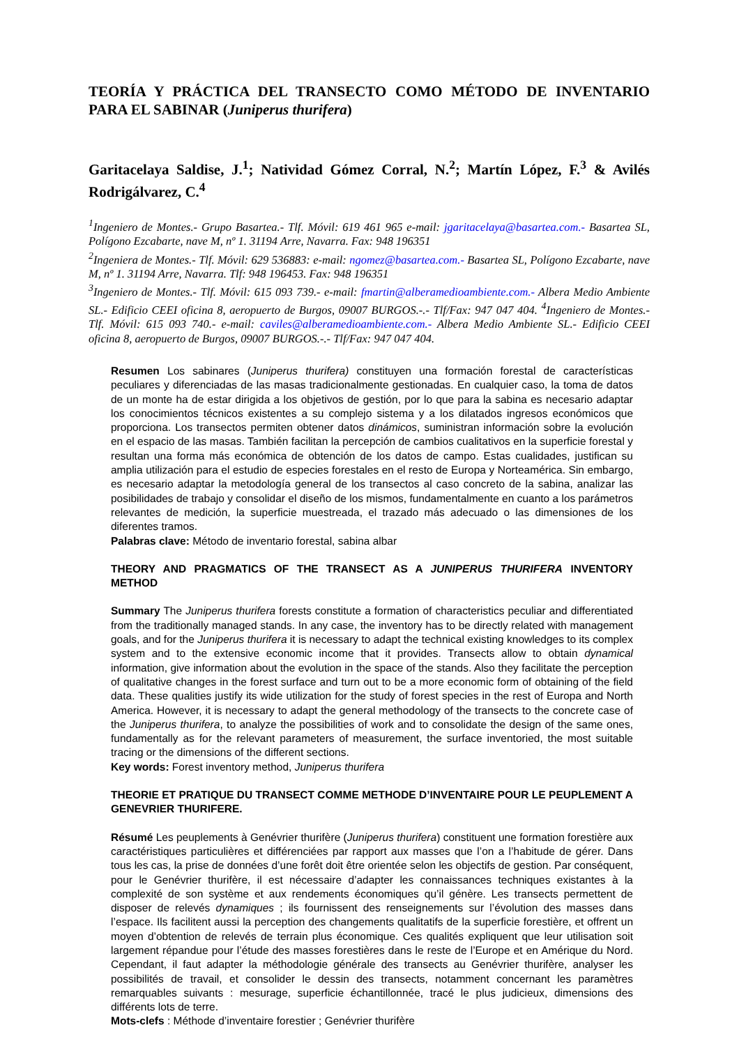TEORÍA Y PRÁCTICA DEL TRANSECTO COMO MÉTODO DE INVENTARIO PARA EL SABINAR (Juniperus thurifera)
Garitacelaya Saldise, J.<sup>1</sup>; Natividad Gómez Corral, N.<sup>2</sup>; Martín López, F.<sup>3</sup> & Avilés Rodrigálvarez, C.<sup>4</sup>
<sup>1</sup> Ingeniero de Montes.- Grupo Basartea.- Tlf. Móvil: 619 461 965 e-mail: jgaritacelaya@basartea.com.- Basartea SL, Polígono Ezcabarte, nave M, nº 1. 31194 Arre, Navarra. Fax: 948 196351
<sup>2</sup> Ingeniera de Montes.- Tlf. Móvil: 629 536883: e-mail: ngomez@basartea.com.- Basartea SL, Polígono Ezcabarte, nave M, nº 1. 31194 Arre, Navarra. Tlf: 948 196453. Fax: 948 196351
<sup>3</sup> Ingeniero de Montes.- Tlf. Móvil: 615 093 739.- e-mail: fmartin@alberamedioambiente.com.- Albera Medio Ambiente SL.- Edificio CEEI oficina 8, aeropuerto de Burgos, 09007 BURGOS.-.- Tlf/Fax: 947 047 404. <sup>4</sup>Ingeniero de Montes.- Tlf. Móvil: 615 093 740.- e-mail: caviles@alberamedioambiente.com.- Albera Medio Ambiente SL.- Edificio CEEI oficina 8, aeropuerto de Burgos, 09007 BURGOS.-.- Tlf/Fax: 947 047 404.
Resumen Los sabinares (Juniperus thurifera) constituyen una formación forestal de características peculiares y diferenciadas de las masas tradicionalmente gestionadas. En cualquier caso, la toma de datos de un monte ha de estar dirigida a los objetivos de gestión, por lo que para la sabina es necesario adaptar los conocimientos técnicos existentes a su complejo sistema y a los dilatados ingresos económicos que proporciona. Los transectos permiten obtener datos dinámicos, suministran información sobre la evolución en el espacio de las masas. También facilitan la percepción de cambios cualitativos en la superficie forestal y resultan una forma más económica de obtención de los datos de campo. Estas cualidades, justifican su amplia utilización para el estudio de especies forestales en el resto de Europa y Norteamérica. Sin embargo, es necesario adaptar la metodología general de los transectos al caso concreto de la sabina, analizar las posibilidades de trabajo y consolidar el diseño de los mismos, fundamentalmente en cuanto a los parámetros relevantes de medición, la superficie muestreada, el trazado más adecuado o las dimensiones de los diferentes tramos.
Palabras clave: Método de inventario forestal, sabina albar
THEORY AND PRAGMATICS OF THE TRANSECT AS A JUNIPERUS THURIFERA INVENTORY METHOD
Summary The Juniperus thurifera forests constitute a formation of characteristics peculiar and differentiated from the traditionally managed stands. In any case, the inventory has to be directly related with management goals, and for the Juniperus thurifera it is necessary to adapt the technical existing knowledges to its complex system and to the extensive economic income that it provides. Transects allow to obtain dynamical information, give information about the evolution in the space of the stands. Also they facilitate the perception of qualitative changes in the forest surface and turn out to be a more economic form of obtaining of the field data. These qualities justify its wide utilization for the study of forest species in the rest of Europa and North America. However, it is necessary to adapt the general methodology of the transects to the concrete case of the Juniperus thurifera, to analyze the possibilities of work and to consolidate the design of the same ones, fundamentally as for the relevant parameters of measurement, the surface inventoried, the most suitable tracing or the dimensions of the different sections.
Key words: Forest inventory method, Juniperus thurifera
THEORIE ET PRATIQUE DU TRANSECT COMME METHODE D’INVENTAIRE POUR LE PEUPLEMENT A GENEVRIER THURIFERE.
Résumé Les peuplements à Genévrier thurifère (Juniperus thurifera) constituent une formation forestière aux caractéristiques particulières et différenciées par rapport aux masses que l’on a l’habitude de gérer. Dans tous les cas, la prise de données d’une forêt doit être orientée selon les objectifs de gestion. Par conséquent, pour le Genévrier thurifère, il est nécessaire d’adapter les connaissances techniques existantes à la complexité de son système et aux rendements économiques qu’il génère. Les transects permettent de disposer de relevés dynamiques ; ils fournissent des renseignements sur l’évolution des masses dans l’espace. Ils facilitent aussi la perception des changements qualitatifs de la superficie forestière, et offrent un moyen d’obtention de relevés de terrain plus économique. Ces qualités expliquent que leur utilisation soit largement répandue pour l’étude des masses forestières dans le reste de l’Europe et en Amérique du Nord. Cependant, il faut adapter la méthodologie générale des transects au Genévrier thurifère, analyser les possibilités de travail, et consolider le dessin des transects, notamment concernant les paramètres remarquables suivants : mesurage, superficie échantillonnée, tracé le plus judicieux, dimensions des différents lots de terre.
Mots-clefs : Méthode d’inventaire forestier ; Genévrier thurifère